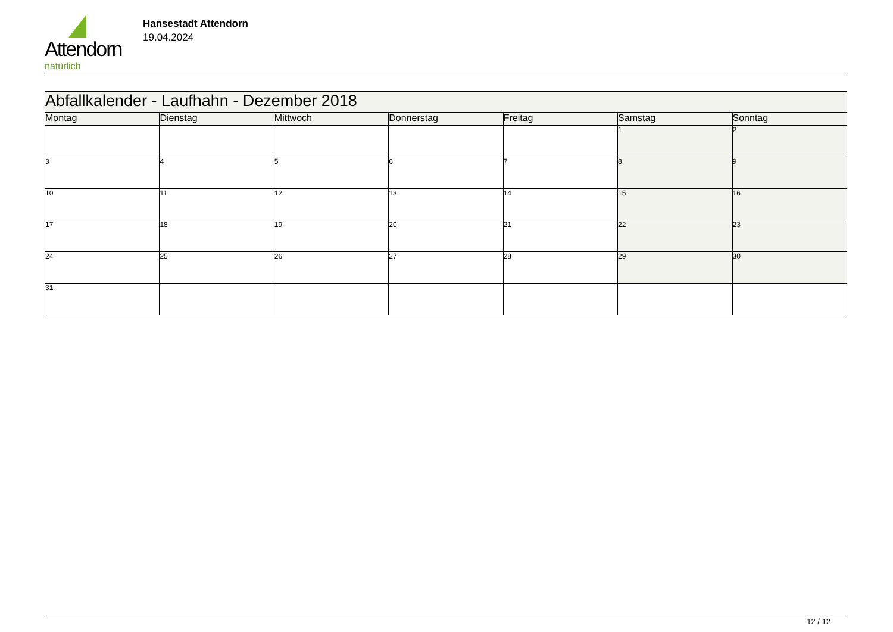Attendorn
natürlich
Hansestadt Attendorn
19.04.2024
| Abfallkalender - Laufhahn - Dezember 2018 | | | | | | |
| --- | --- | --- | --- | --- | --- | --- |
| Montag | Dienstag | Mittwoch | Donnerstag | Freitag | Samstag | Sonntag |
| | | | | | 1 | 2 |
| 3 | 4 | 5 | 6 | 7 | 8 | 9 |
| 10 | 11 | 12 | 13 | 14 | 15 | 16 |
| 17 | 18 | 19 | 20 | 21 | 22 | 23 |
| 24 | 25 | 26 | 27 | 28 | 29 | 30 |
| 31 | | | | | | |
12 / 12